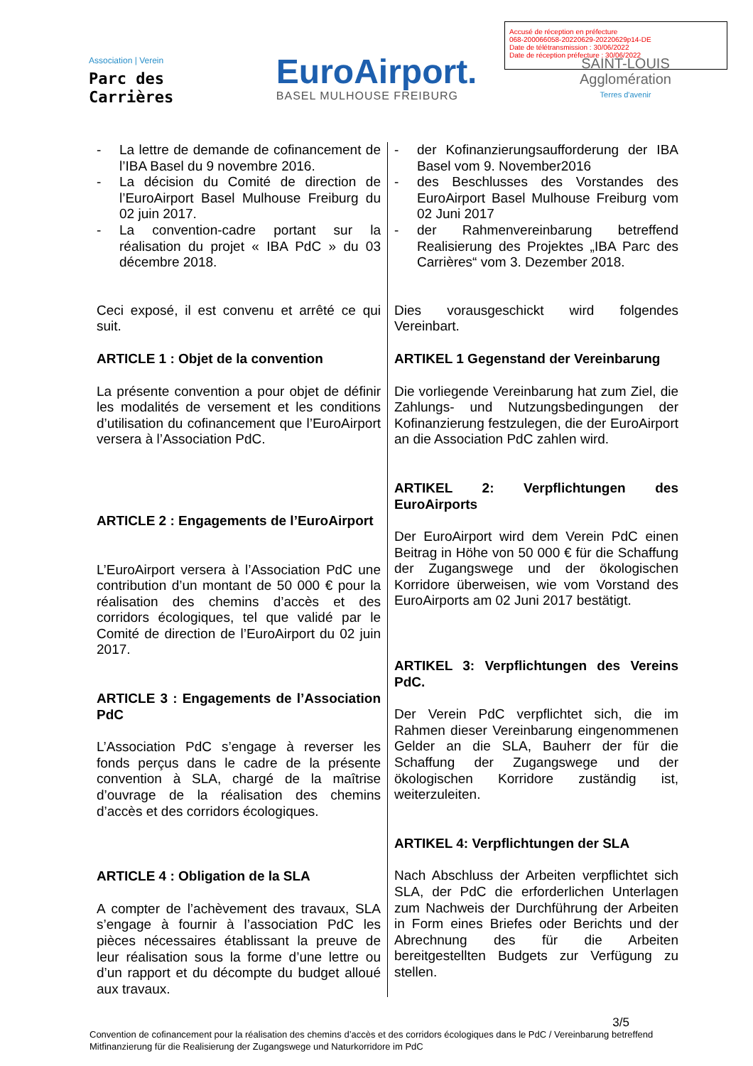Accusé de réception en préfecture
068-200066058-20220629-20220629p14-DE
Date de télétransmission : 30/06/2022
Date de réception préfecture : 30/06/2022
Association | Verein
Parc des
Carrières
EuroAirport.
BASEL MULHOUSE FREIBURG
SAINT-LOUIS
Agglomération
Terres d'avenir
- La lettre de demande de cofinancement de l’IBA Basel du 9 novembre 2016.
- La décision du Comité de direction de l’EuroAirport Basel Mulhouse Freiburg du 02 juin 2017.
- La convention-cadre portant sur la réalisation du projet « IBA PdC » du 03 décembre 2018.
Ceci exposé, il est convenu et arrêté ce qui suit.
ARTICLE 1 : Objet de la convention
La présente convention a pour objet de définir les modalités de versement et les conditions d’utilisation du cofinancement que l’EuroAirport versera à l’Association PdC.
ARTICLE 2 : Engagements de l’EuroAirport
L’EuroAirport versera à l’Association PdC une contribution d’un montant de 50 000 € pour la réalisation des chemins d’accès et des corridors écologiques, tel que validé par le Comité de direction de l’EuroAirport du 02 juin 2017.
ARTICLE 3 : Engagements de l’Association PdC
L’Association PdC s’engage à reverser les fonds perçus dans le cadre de la présente convention à SLA, chargé de la maîtrise d’ouvrage de la réalisation des chemins d’accès et des corridors écologiques.
ARTICLE 4 : Obligation de la SLA
A compter de l’achèvement des travaux, SLA s’engage à fournir à l’association PdC les pièces nécessaires établissant la preuve de leur réalisation sous la forme d’une lettre ou d’un rapport et du décompte du budget alloué aux travaux.
- der Kofinanzierungsaufforderung der IBA Basel vom 9. November2016
- des Beschlusses des Vorstandes des EuroAirport Basel Mulhouse Freiburg vom 02 Juni 2017
- der Rahmenvereinbarung betreffend Realisierung des Projektes „IBA Parc des Carrières“ vom 3. Dezember 2018.
Dies vorausgeschickt wird folgendes Vereinbart.
ARTIKEL 1 Gegenstand der Vereinbarung
Die vorliegende Vereinbarung hat zum Ziel, die Zahlungs- und Nutzungsbedingungen der Kofinanzierung festzulegen, die der EuroAirport an die Association PdC zahlen wird.
ARTIKEL 2: Verpflichtungen des EuroAirports
Der EuroAirport wird dem Verein PdC einen Beitrag in Höhe von 50 000 € für die Schaffung der Zugangswege und der ökologischen Korridore überweisen, wie vom Vorstand des EuroAirports am 02 Juni 2017 bestätigt.
ARTIKEL 3: Verpflichtungen des Vereins PdC.
Der Verein PdC verpflichtet sich, die im Rahmen dieser Vereinbarung eingenommenen Gelder an die SLA, Bauherr der für die Schaffung der Zugangswege und der ökologischen Korridore zuständig ist, weiterzuleiten.
ARTIKEL 4: Verpflichtungen der SLA
Nach Abschluss der Arbeiten verpflichtet sich SLA, der PdC die erforderlichen Unterlagen zum Nachweis der Durchführung der Arbeiten in Form eines Briefes oder Berichts und der Abrechnung des für die Arbeiten bereitgestellten Budgets zur Verfügung zu stellen.
3/5
Convention de cofinancement pour la réalisation des chemins d’accès et des corridors écologiques dans le PdC / Vereinbarung betreffend Mitfinanzierung für die Realisierung der Zugangswege und Naturkorridore im PdC